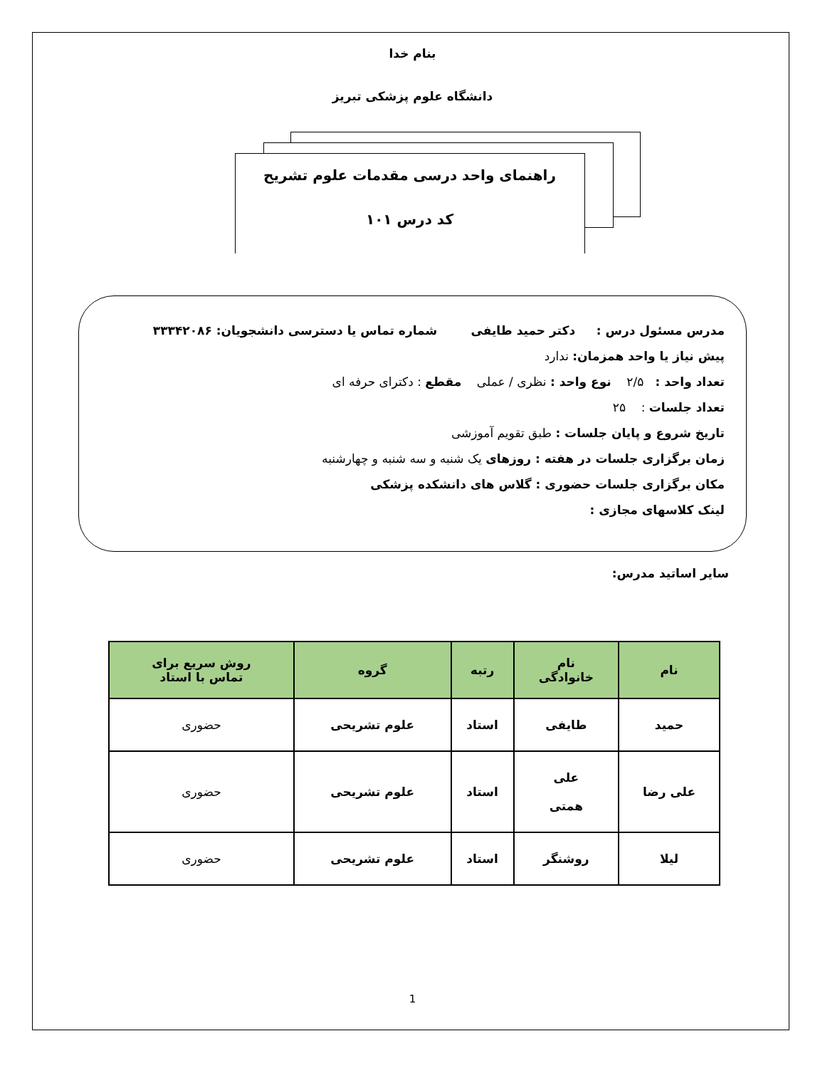بنام خدا
دانشگاه علوم پزشکی تبریز
راهنمای واحد درسی مقدمات علوم تشریح
کد درس ۱۰۱
مدرس مسئول درس : دکتر حمید طایفی شماره تماس یا دسترسی دانشجویان: ۳۳۳۴۲۰۸۶
پیش نیاز یا واحد همزمان: ندارد
تعداد واحد : ۲/۵ نوع واحد : نظری / عملی مقطع : دکترای حرفه ای
تعداد جلسات : ۲۵
تاریخ شروع و پایان جلسات : طبق تقویم آموزشی
زمان برگزاری جلسات در هفته : روزهای یک شنبه و سه شنبه و چهارشنبه
مکان برگزاری جلسات حضوری : گلاس های دانشکده پزشکی
لینک کلاسهای مجازی :
سایر اساتید مدرس:
| نام | نام خانوادگی | رتبه | گروه | روش سریع برای تماس با استاد |
| --- | --- | --- | --- | --- |
| حمید | طایفی | استاد | علوم تشریحی | حضوری |
| علی رضا | علی همتی | استاد | علوم تشریحی | حضوری |
| لیلا | روشنگر | استاد | علوم تشریحی | حضوری |
1